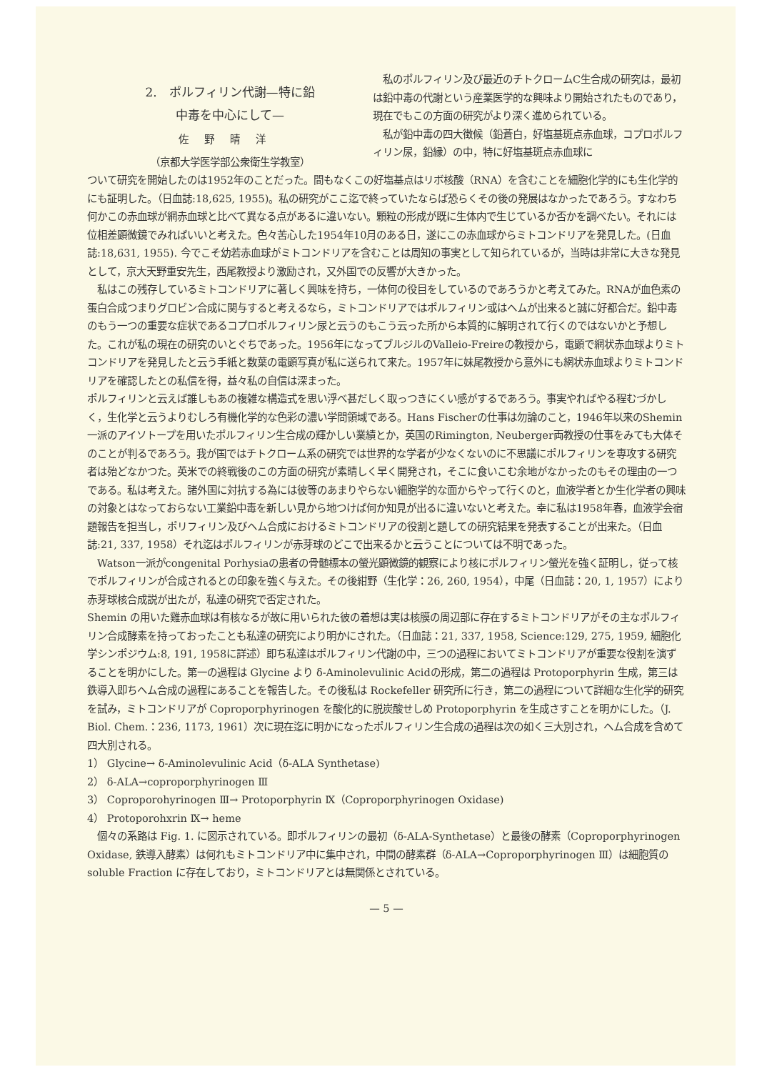2.　ポルフィリン代謝—特に鉛
中毒を中心にして—
佐野晴洋
（京都大学医学部公衆衛生学教室）
　私のポルフィリン及び最近のチトクロームC生合成の研究は，最初は鉛中毒の代謝という産業医学的な興味より開始されたものであり，現在でもこの方面の研究がより深く進められている。
　私が鉛中毒の四大徴候（鉛蒼白，好塩基斑点赤血球，コプロポルフィリン尿，鉛縁）の中，特に好塩基斑点赤血球に
ついて研究を開始したのは1952年のことだった。間もなくこの好塩基点はリボ核酸（RNA）を含むことを細胞化学的にも生化学的にも証明した。（日血誌:18,625, 1955)。私の研究がここ迄で終っていたならば恐らくその後の発展はなかったであろう。すなわち何かこの赤血球が網赤血球と比べて異なる点があるに違いない。顆粒の形成が既に生体内で生じているか否かを調べたい。それには位相差顕微鏡でみればいいと考えた。色々苦心した1954年10月のある日，遂にこの赤血球からミトコンドリアを発見した。(日血誌:18,631, 1955). 今でこそ幼若赤血球がミトコンドリアを含むことは周知の事実として知られているが，当時は非常に大きな発見として，京大天野重安先生，西尾教授より激励され，又外国での反響が大きかった。
　私はこの残存しているミトコンドリアに著しく興味を持ち，一体何の役目をしているのであろうかと考えてみた。RNAが血色素の蛋白合成つまりグロビン合成に関与すると考えるなら，ミトコンドリアではポルフィリン或はヘムが出来ると誠に好都合だ。鉛中毒のもう一つの重要な症状であるコプロポルフィリン尿と云うのもこう云った所から本質的に解明されて行くのではないかと予想した。これが私の現在の研究のいとぐちであった。1956年になってブルジルのValleio-Freireの教授から，電顕で網状赤血球よりミトコンドリアを発見したと云う手紙と数葉の電顕写真が私に送られて来た。1957年に妹尾教授から意外にも網状赤血球よりミトコンドリアを確認したとの私信を得，益々私の自信は深まった。
ポルフィリンと云えば誰しもあの複雑な構造式を思い浮べ甚だしく取っつきにくい感がするであろう。事実やればやる程むづかしく，生化学と云うよりむしろ有機化学的な色彩の濃い学問領域である。Hans Fischerの仕事は勿論のこと，1946年以来のShemin一派のアイソトープを用いたポルフィリン生合成の輝かしい業績とか，英国のRimington, Neuberger両教授の仕事をみても大体そのことが判るであろう。我が国ではチトクローム系の研究では世界的な学者が少なくないのに不思議にポルフィリンを専攻する研究者は殆どなかつた。英米での終戦後のこの方面の研究が素晴しく早く開発され，そこに食いこむ余地がなかったのもその理由の一つである。私は考えた。諸外国に対抗する為には彼等のあまりやらない細胞学的な面からやって行くのと，血液学者とか生化学者の興味の対象とはなっておらない工業鉛中毒を新しい見から地つけば何か知見が出るに違いないと考えた。幸に私は1958年春，血液学会宿題報告を担当し，ポリフィリン及びヘム合成におけるミトコンドリアの役割と題しての研究結果を発表することが出来た。（日血誌:21, 337, 1958）それ迄はポルフィリンが赤芽球のどこで出来るかと云うことについては不明であった。
　Watson一派がcongenital Porhysiaの患者の骨髄標本の螢光顕微鏡的観察により核にポルフィリン螢光を強く証明し，従って核でポルフィリンが合成されるとの印象を強く与えた。その後紺野（生化学：26, 260, 1954），中尾（日血誌：20, 1, 1957）により赤芽球核合成説が出たが，私達の研究で否定された。
Shemin の用いた雞赤血球は有核なるが故に用いられた彼の着想は実は核膜の周辺部に存在するミトコンドリアがその主なポルフィリン合成酵素を持っておったことも私達の研究により明かにされた。（日血誌：21, 337, 1958, Science:129, 275, 1959, 細胞化学シンポジウム:8, 191, 1958に詳述）即ち私達はポルフィリン代謝の中，三つの過程においてミトコンドリアが重要な役割を演ずることを明かにした。第一の過程は Glycine より δ-Aminolevulinic Acidの形成，第二の過程は Protoporphyrin 生成，第三は鉄導入即ちヘム合成の過程にあることを報告した。その後私は Rockefeller 研究所に行き，第二の過程について詳細な生化学的研究を試み，ミトコンドリアが Coproporphyrinogen を酸化的に脱炭酸せしめ Protoporphyrin を生成さすことを明かにした。（J. Biol. Chem.：236, 1173, 1961）次に現在迄に明かになったポルフィリン生合成の過程は次の如く三大別され，ヘム合成を含めて四大別される。
1） Glycine→ δ-Aminolevulinic Acid（δ-ALA Synthetase)
2） δ-ALA→coproporphyrinogen Ⅲ
3） Coproporohyrinogen Ⅲ→ Protoporphyrin Ⅸ（Coproporphyrinogen Oxidase)
4） Protoporohxrin Ⅸ→ heme
　個々の系路は Fig. 1. に図示されている。即ポルフィリンの最初（δ-ALA-Synthetase）と最後の酵素（Coproporphyrinogen Oxidase, 鉄導入酵素）は何れもミトコンドリア中に集中され，中間の酵素群（δ-ALA→Coproporphyrinogen Ⅲ）は細胞質の soluble Fraction に存在しており，ミトコンドリアとは無関係とされている。
— 5 —